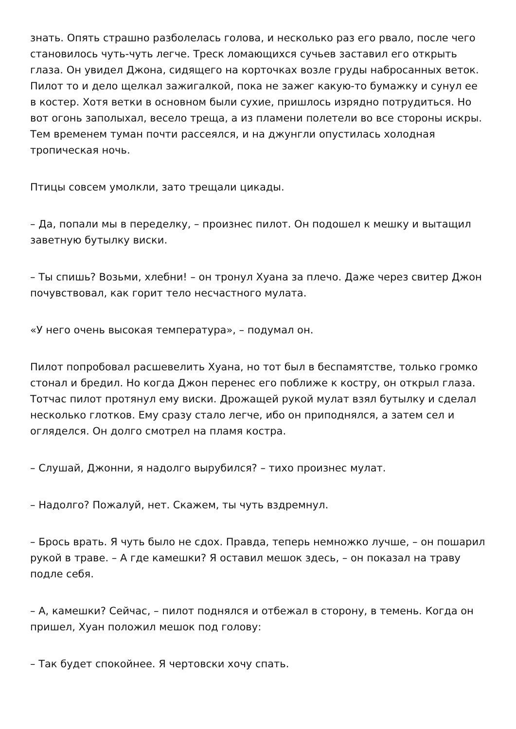знать. Опять страшно разболелась голова, и несколько раз его рвало, после чего становилось чуть-чуть легче. Треск ломающихся сучьев заставил его открыть глаза. Он увидел Джона, сидящего на корточках возле груды набросанных веток. Пилот то и дело щелкал зажигалкой, пока не зажег какую-то бумажку и сунул ее в костер. Хотя ветки в основном были сухие, пришлось изрядно потрудиться. Но вот огонь заполыхал, весело треща, а из пламени полетели во все стороны искры. Тем временем туман почти рассеялся, и на джунгли опустилась холодная тропическая ночь.
Птицы совсем умолкли, зато трещали цикады.
– Да, попали мы в переделку, – произнес пилот. Он подошел к мешку и вытащил заветную бутылку виски.
– Ты спишь? Возьми, хлебни! – он тронул Хуана за плечо. Даже через свитер Джон почувствовал, как горит тело несчастного мулата.
«У него очень высокая температура», – подумал он.
Пилот попробовал расшевелить Хуана, но тот был в беспамятстве, только громко стонал и бредил. Но когда Джон перенес его поближе к костру, он открыл глаза. Тотчас пилот протянул ему виски. Дрожащей рукой мулат взял бутылку и сделал несколько глотков. Ему сразу стало легче, ибо он приподнялся, а затем сел и огляделся. Он долго смотрел на пламя костра.
– Слушай, Джонни, я надолго вырубился? – тихо произнес мулат.
– Надолго? Пожалуй, нет. Скажем, ты чуть вздремнул.
– Брось врать. Я чуть было не сдох. Правда, теперь немножко лучше, – он пошарил рукой в траве. – А где камешки? Я оставил мешок здесь, – он показал на траву подле себя.
– А, камешки? Сейчас, – пилот поднялся и отбежал в сторону, в темень. Когда он пришел, Хуан положил мешок под голову:
– Так будет спокойнее. Я чертовски хочу спать.